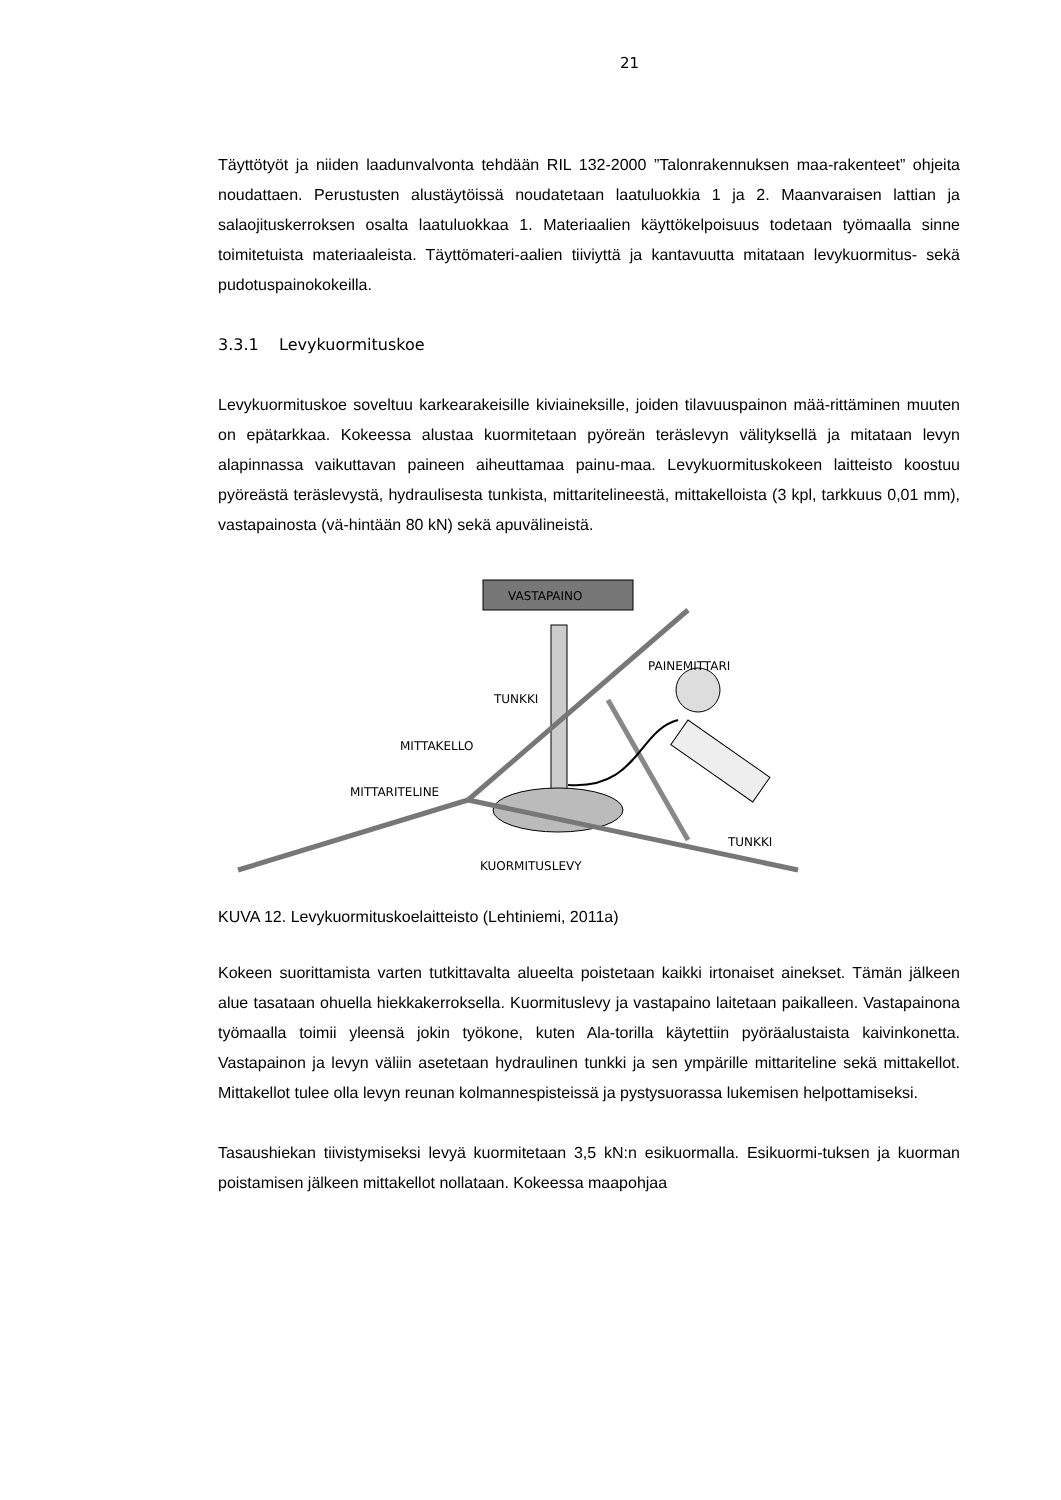21
Täyttötyöt ja niiden laadunvalvonta tehdään RIL 132-2000 ”Talonrakennuksen maa-rakenteet” ohjeita noudattaen. Perustusten alustäytöissä noudatetaan laatuluokkia 1 ja 2. Maanvaraisen lattian ja salaojituskerroksen osalta laatuluokkaa 1. Materiaalien käyttökelpoisuus todetaan työmaalla sinne toimitetuista materiaaleista. Täyttömateri-aalien tiiviyttä ja kantavuutta mitataan levykuormitus- sekä pudotuspainokokeilla.
3.3.1 Levykuormituskoe
Levykuormituskoe soveltuu karkearakeisille kiviaineksille, joiden tilavuuspainon mää-rittäminen muuten on epätarkkaa. Kokeessa alustaa kuormitetaan pyöreän teräslevyn välityksellä ja mitataan levyn alapinnassa vaikuttavan paineen aiheuttamaa painu-maa. Levykuormituskokeen laitteisto koostuu pyöreästä teräslevystä, hydraulisesta tunkista, mittaritelineestä, mittakelloista (3 kpl, tarkkuus 0,01 mm), vastapainosta (vä-hintään 80 kN) sekä apuvälineistä.
VASTAPAINO
PAINEMITTARI
TUNKKI
MITTAKELLO
MITTARITELINE
TUNKKI
KUORMITUSLEVY
KUVA 12. Levykuormituskoelaitteisto (Lehtiniemi, 2011a)
Kokeen suorittamista varten tutkittavalta alueelta poistetaan kaikki irtonaiset ainekset. Tämän jälkeen alue tasataan ohuella hiekkakerroksella. Kuormituslevy ja vastapaino laitetaan paikalleen. Vastapainona työmaalla toimii yleensä jokin työkone, kuten Ala-torilla käytettiin pyöräalustaista kaivinkonetta. Vastapainon ja levyn väliin asetetaan hydraulinen tunkki ja sen ympärille mittariteline sekä mittakellot. Mittakellot tulee olla levyn reunan kolmannespisteissä ja pystysuorassa lukemisen helpottamiseksi.
Tasaushiekan tiivistymiseksi levyä kuormitetaan 3,5 kN:n esikuormalla. Esikuormi-tuksen ja kuorman poistamisen jälkeen mittakellot nollataan. Kokeessa maapohjaa